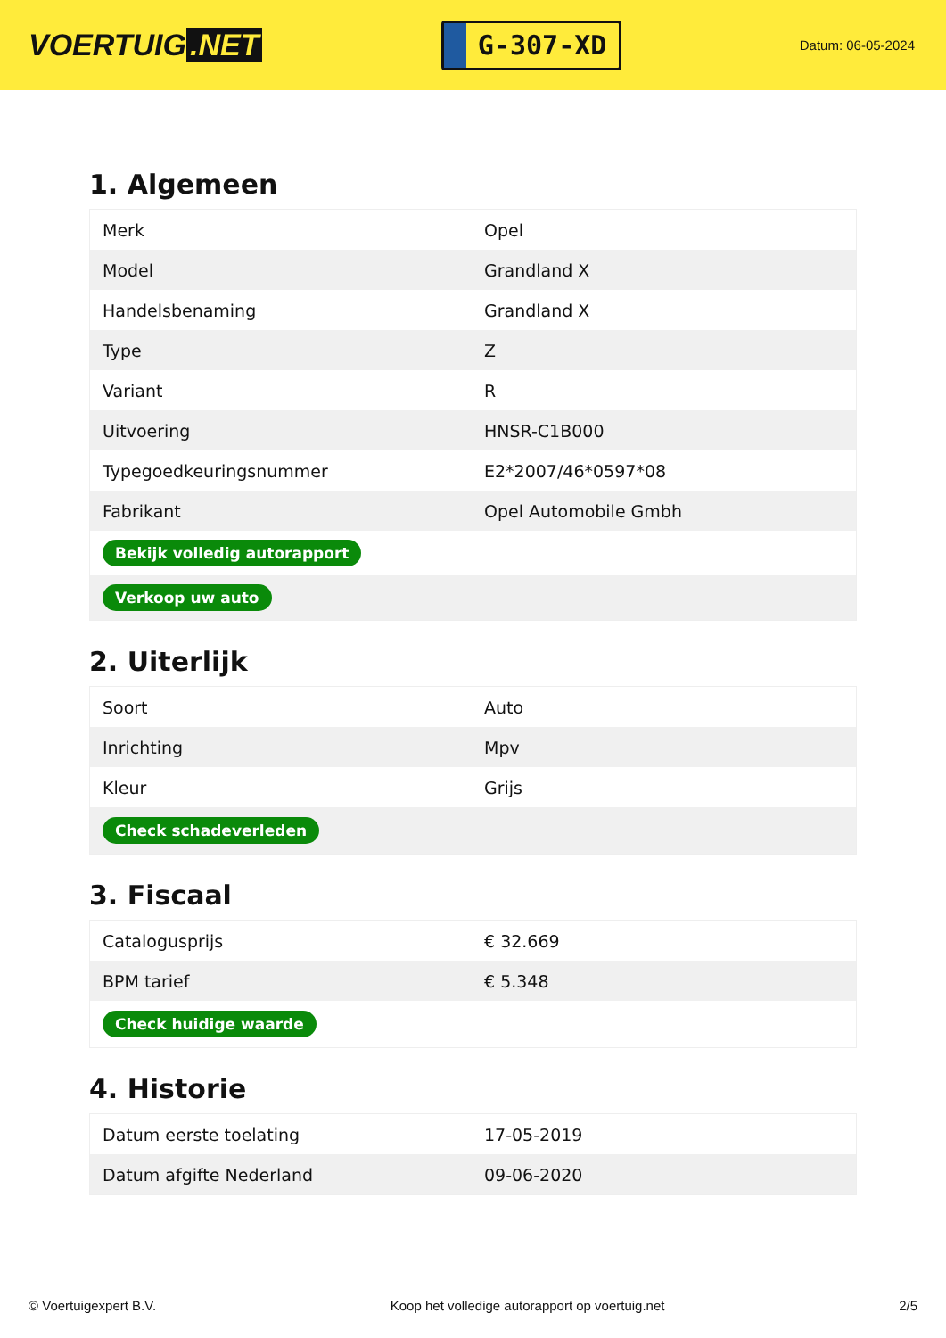VOERTUIG.NET
G-307-XD
Datum: 06-05-2024
1. Algemeen
| Merk | Opel |
| Model | Grandland X |
| Handelsbenaming | Grandland X |
| Type | Z |
| Variant | R |
| Uitvoering | HNSR-C1B000 |
| Typegoedkeuringsnummer | E2*2007/46*0597*08 |
| Fabrikant | Opel Automobile Gmbh |
| Bekijk volledig autorapport | |
| Verkoop uw auto | |
2. Uiterlijk
| Soort | Auto |
| Inrichting | Mpv |
| Kleur | Grijs |
| Check schadeverleden | |
3. Fiscaal
| Catalogusprijs | € 32.669 |
| BPM tarief | € 5.348 |
| Check huidige waarde | |
4. Historie
| Datum eerste toelating | 17-05-2019 |
| Datum afgifte Nederland | 09-06-2020 |
© Voertuigexpert B.V. Koop het volledige autorapport op voertuig.net 2/5